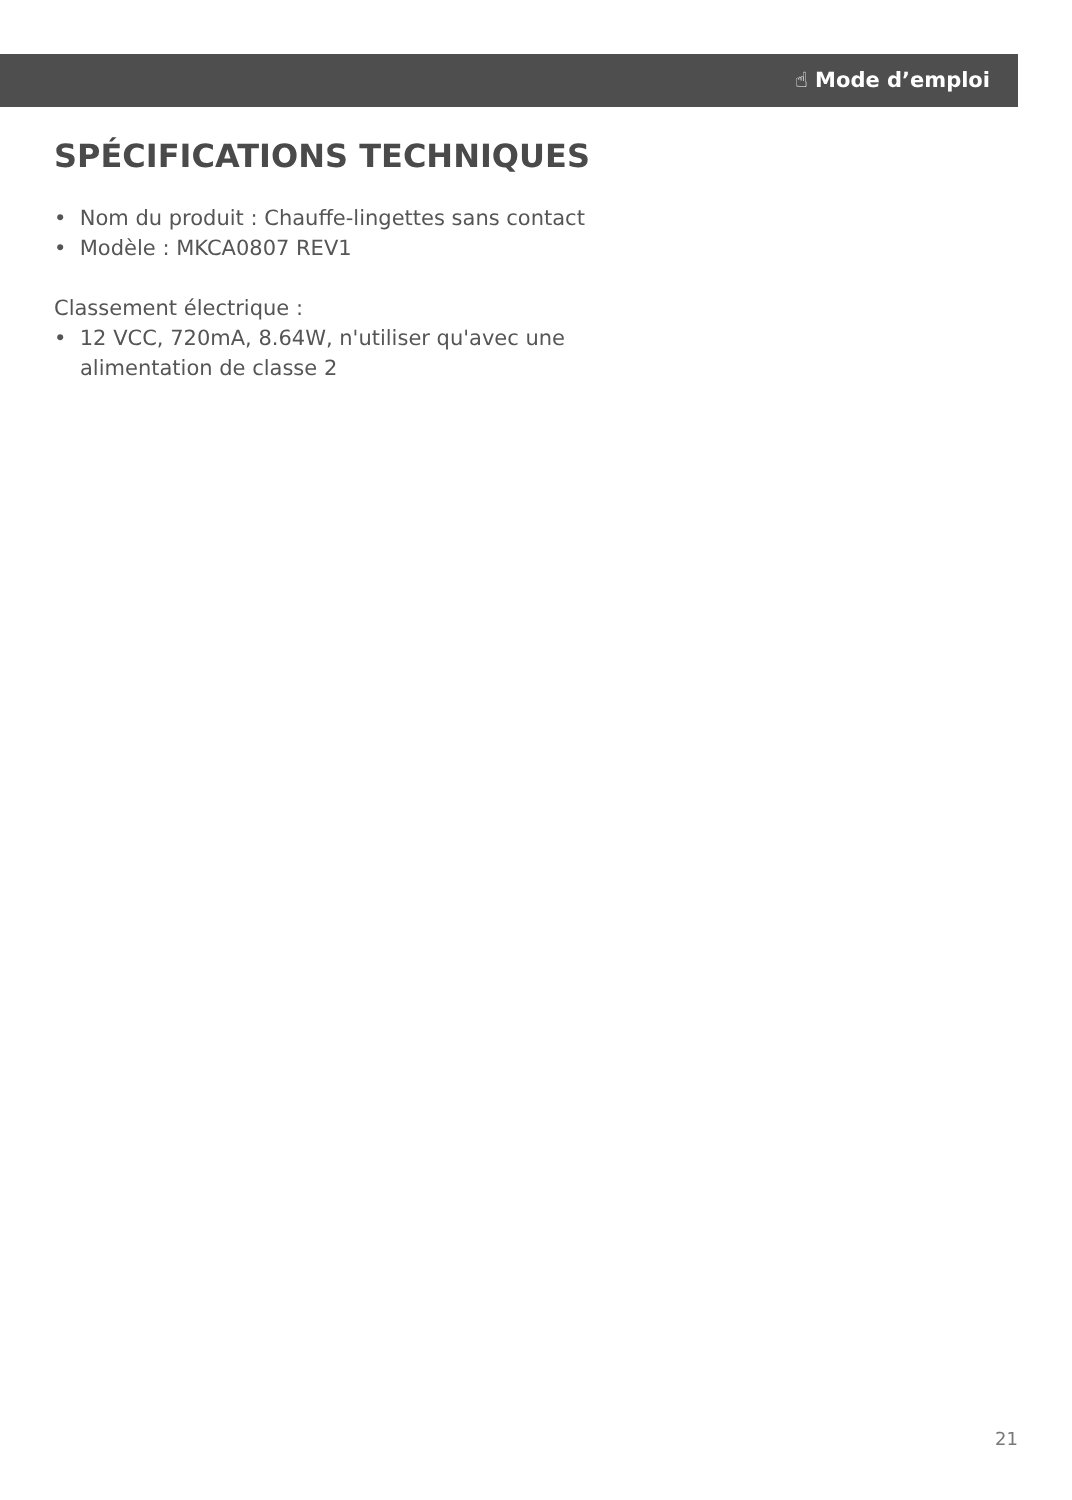☝ Mode d’emploi
SPÉCIFICATIONS TECHNIQUES
• Nom du produit : Chauffe-lingettes sans contact
• Modèle : MKCA0807 REV1
Classement électrique :
• 12 VCC, 720mA, 8.64W, n'utiliser qu'avec une alimentation de classe 2
21